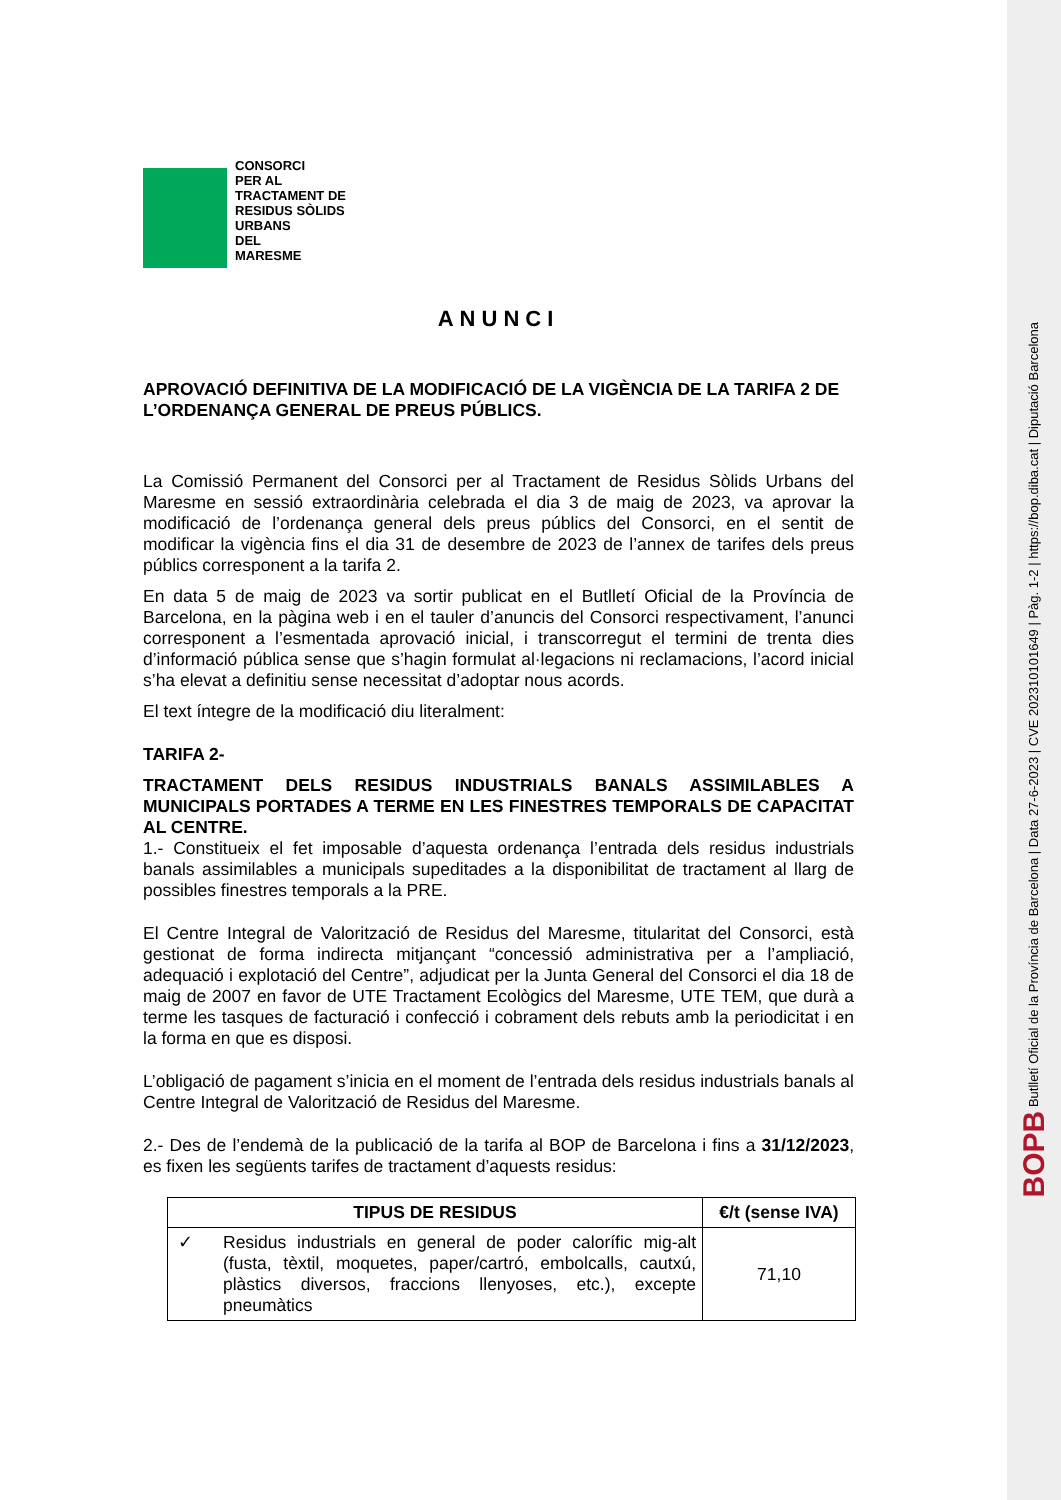CONSORCI
PER AL
TRACTAMENT DE
RESIDUS SÒLIDS
URBANS
DEL
MARESME
ANUNCI
APROVACIÓ DEFINITIVA DE LA MODIFICACIÓ DE LA VIGÈNCIA DE LA TARIFA 2 DE L’ORDENANÇA GENERAL DE PREUS PÚBLICS.
La Comissió Permanent del Consorci per al Tractament de Residus Sòlids Urbans del Maresme en sessió extraordinària celebrada el dia 3 de maig de 2023, va aprovar la modificació de l’ordenança general dels preus públics del Consorci, en el sentit de modificar la vigència fins el dia 31 de desembre de 2023 de l’annex de tarifes dels preus públics corresponent a la tarifa 2.
En data 5 de maig de 2023 va sortir publicat en el Butlletí Oficial de la Província de Barcelona, en la pàgina web i en el tauler d’anuncis del Consorci respectivament, l’anunci corresponent a l’esmentada aprovació inicial, i transcorregut el termini de trenta dies d’informació pública sense que s’hagin formulat al·legacions ni reclamacions, l’acord inicial s’ha elevat a definitiu sense necessitat d’adoptar nous acords.
El text íntegre de la modificació diu literalment:
TARIFA 2-
TRACTAMENT DELS RESIDUS INDUSTRIALS BANALS ASSIMILABLES A MUNICIPALS PORTADES A TERME EN LES FINESTRES TEMPORALS DE CAPACITAT AL CENTRE.
1.- Constitueix el fet imposable d’aquesta ordenança l’entrada dels residus industrials banals assimilables a municipals supeditades a la disponibilitat de tractament al llarg de possibles finestres temporals a la PRE.
El Centre Integral de Valorització de Residus del Maresme, titularitat del Consorci, està gestionat de forma indirecta mitjançant “concessió administrativa per a l’ampliació, adequació i explotació del Centre”, adjudicat per la Junta General del Consorci el dia 18 de maig de 2007 en favor de UTE Tractament Ecològics del Maresme, UTE TEM, que durà a terme les tasques de facturació i confecció i cobrament dels rebuts amb la periodicitat i en la forma en que es disposi.
L’obligació de pagament s’inicia en el moment de l’entrada dels residus industrials banals al Centre Integral de Valorització de Residus del Maresme.
2.- Des de l’endemà de la publicació de la tarifa al BOP de Barcelona i fins a 31/12/2023, es fixen les següents tarifes de tractament d’aquests residus:
| TIPUS DE RESIDUS | €/t (sense IVA) |
| --- | --- |
| ✓ Residus industrials en general de poder calorífic mig-alt (fusta, tèxtil, moquetes, paper/cartró, embolcalls, cautxú, plàstics diversos, fraccions llenyoses, etc.), excepte pneumàtics | 71,10 |
BOPB Butlletí Oficial de la Província de Barcelona | Data 27-6-2023 | CVE 202310101649 | Pàg. 1-2 | https://bop.diba.cat | Diputació Barcelona